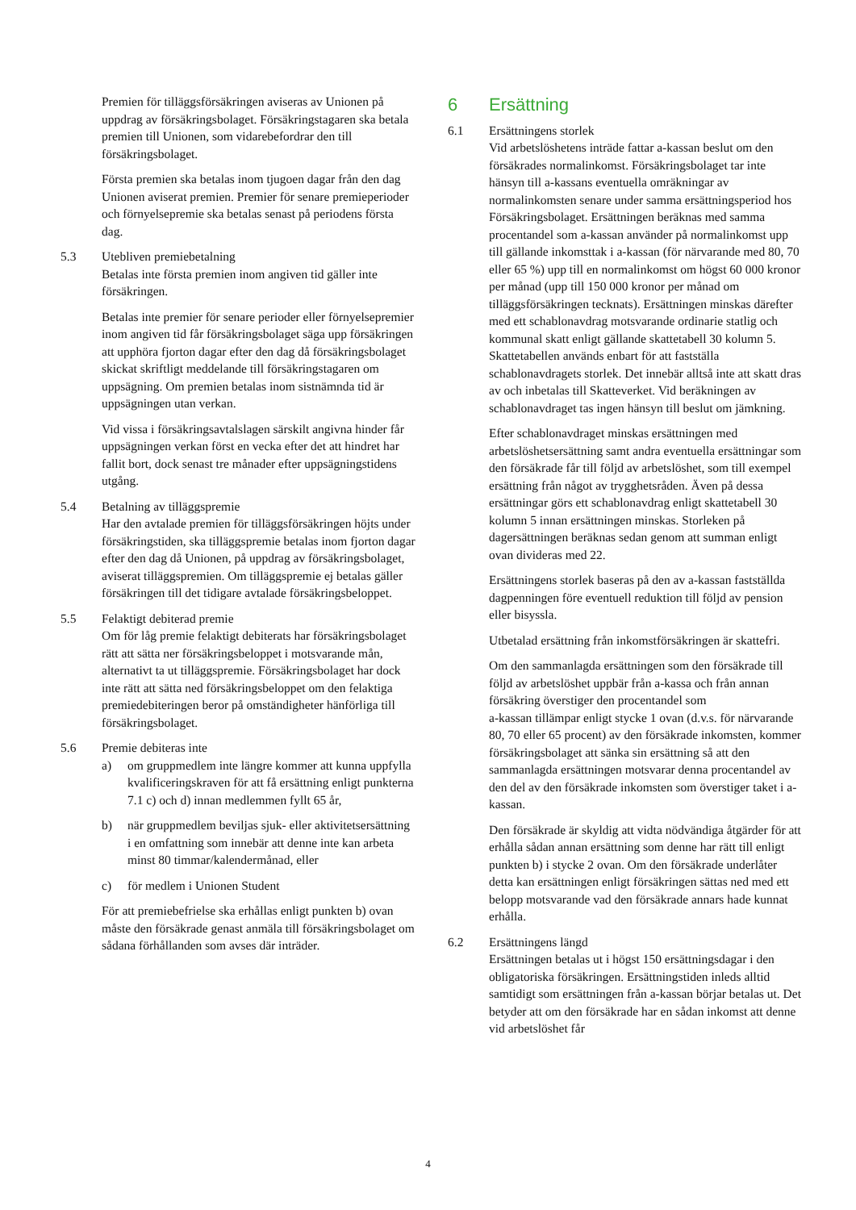Premien för tilläggsförsäkringen aviseras av Unionen på uppdrag av försäkringsbolaget. Försäkringstagaren ska betala premien till Unionen, som vidarebefordrar den till försäkringsbolaget.
Första premien ska betalas inom tjugoen dagar från den dag Unionen aviserat premien. Premier för senare premieperioder och förnyelsepremie ska betalas senast på periodens första dag.
5.3 Utebliven premiebetalning
Betalas inte första premien inom angiven tid gäller inte försäkringen.
Betalas inte premier för senare perioder eller förnyelsepremier inom angiven tid får försäkringsbolaget säga upp försäkringen att upphöra fjorton dagar efter den dag då försäkringsbolaget skickat skriftligt meddelande till försäkringstagaren om uppsägning. Om premien betalas inom sistnämnda tid är uppsägningen utan verkan.
Vid vissa i försäkringsavtalslagen särskilt angivna hinder får uppsägningen verkan först en vecka efter det att hindret har fallit bort, dock senast tre månader efter uppsägningstidens utgång.
5.4 Betalning av tilläggspremie
Har den avtalade premien för tilläggsförsäkringen höjts under försäkringstiden, ska tilläggspremie betalas inom fjorton dagar efter den dag då Unionen, på uppdrag av försäkringsbolaget, aviserat tilläggspremien. Om tilläggspremie ej betalas gäller försäkringen till det tidigare avtalade försäkringsbeloppet.
5.5 Felaktigt debiterad premie
Om för låg premie felaktigt debiterats har försäkringsbolaget rätt att sätta ner försäkringsbeloppet i motsvarande mån, alternativt ta ut tilläggspremie. Försäkringsbolaget har dock inte rätt att sätta ned försäkringsbeloppet om den felaktiga premiedebiteringen beror på omständigheter hänförliga till försäkringsbolaget.
5.6 Premie debiteras inte
a) om gruppmedlem inte längre kommer att kunna uppfylla kvalificeringskraven för att få ersättning enligt punkterna 7.1 c) och d) innan medlemmen fyllt 65 år,
b) när gruppmedlem beviljas sjuk- eller aktivitetsersättning i en omfattning som innebär att denne inte kan arbeta minst 80 timmar/kalendermånad, eller
c) för medlem i Unionen Student
För att premiebefrielse ska erhållas enligt punkten b) ovan måste den försäkrade genast anmäla till försäkringsbolaget om sådana förhållanden som avses där inträder.
6 Ersättning
6.1 Ersättningens storlek
Vid arbetslöshetens inträde fattar a-kassan beslut om den försäkrades normalinkomst. Försäkringsbolaget tar inte hänsyn till a-kassans eventuella omräkningar av normalinkomsten senare under samma ersättningsperiod hos Försäkringsbolaget. Ersättningen beräknas med samma procentandel som a-kassan använder på normalinkomst upp till gällande inkomsttak i a-kassan (för närvarande med 80, 70 eller 65 %) upp till en normalinkomst om högst 60 000 kronor per månad (upp till 150 000 kronor per månad om tilläggsförsäkringen tecknats). Ersättningen minskas därefter med ett schablonavdrag motsvarande ordinarie statlig och kommunal skatt enligt gällande skattetabell 30 kolumn 5. Skattetabellen används enbart för att fastställa schablonavdragets storlek. Det innebär alltså inte att skatt dras av och inbetalas till Skatteverket. Vid beräkningen av schablonavdraget tas ingen hänsyn till beslut om jämkning.
Efter schablonavdraget minskas ersättningen med arbetslöshetsersättning samt andra eventuella ersättningar som den försäkrade får till följd av arbetslöshet, som till exempel ersättning från något av trygghetsråden. Även på dessa ersättningar görs ett schablonavdrag enligt skattetabell 30 kolumn 5 innan ersättningen minskas. Storleken på dagersättningen beräknas sedan genom att summan enligt ovan divideras med 22.
Ersättningens storlek baseras på den av a-kassan fastställda dagpenningen före eventuell reduktion till följd av pension eller bisyssla.
Utbetalad ersättning från inkomstförsäkringen är skattefri.
Om den sammanlagda ersättningen som den försäkrade till följd av arbetslöshet uppbär från a-kassa och från annan försäkring överstiger den procentandel som
a-kassan tillämpar enligt stycke 1 ovan (d.v.s. för närvarande 80, 70 eller 65 procent) av den försäkrade inkomsten, kommer försäkringsbolaget att sänka sin ersättning så att den sammanlagda ersättningen motsvarar denna procentandel av den del av den försäkrade inkomsten som överstiger taket i a-kassan.
Den försäkrade är skyldig att vidta nödvändiga åtgärder för att erhålla sådan annan ersättning som denne har rätt till enligt punkten b) i stycke 2 ovan. Om den försäkrade underlåter detta kan ersättningen enligt försäkringen sättas ned med ett belopp motsvarande vad den försäkrade annars hade kunnat erhålla.
6.2 Ersättningens längd
Ersättningen betalas ut i högst 150 ersättningsdagar i den obligatoriska försäkringen. Ersättningstiden inleds alltid samtidigt som ersättningen från a-kassan börjar betalas ut. Det betyder att om den försäkrade har en sådan inkomst att denne vid arbetslöshet får
4